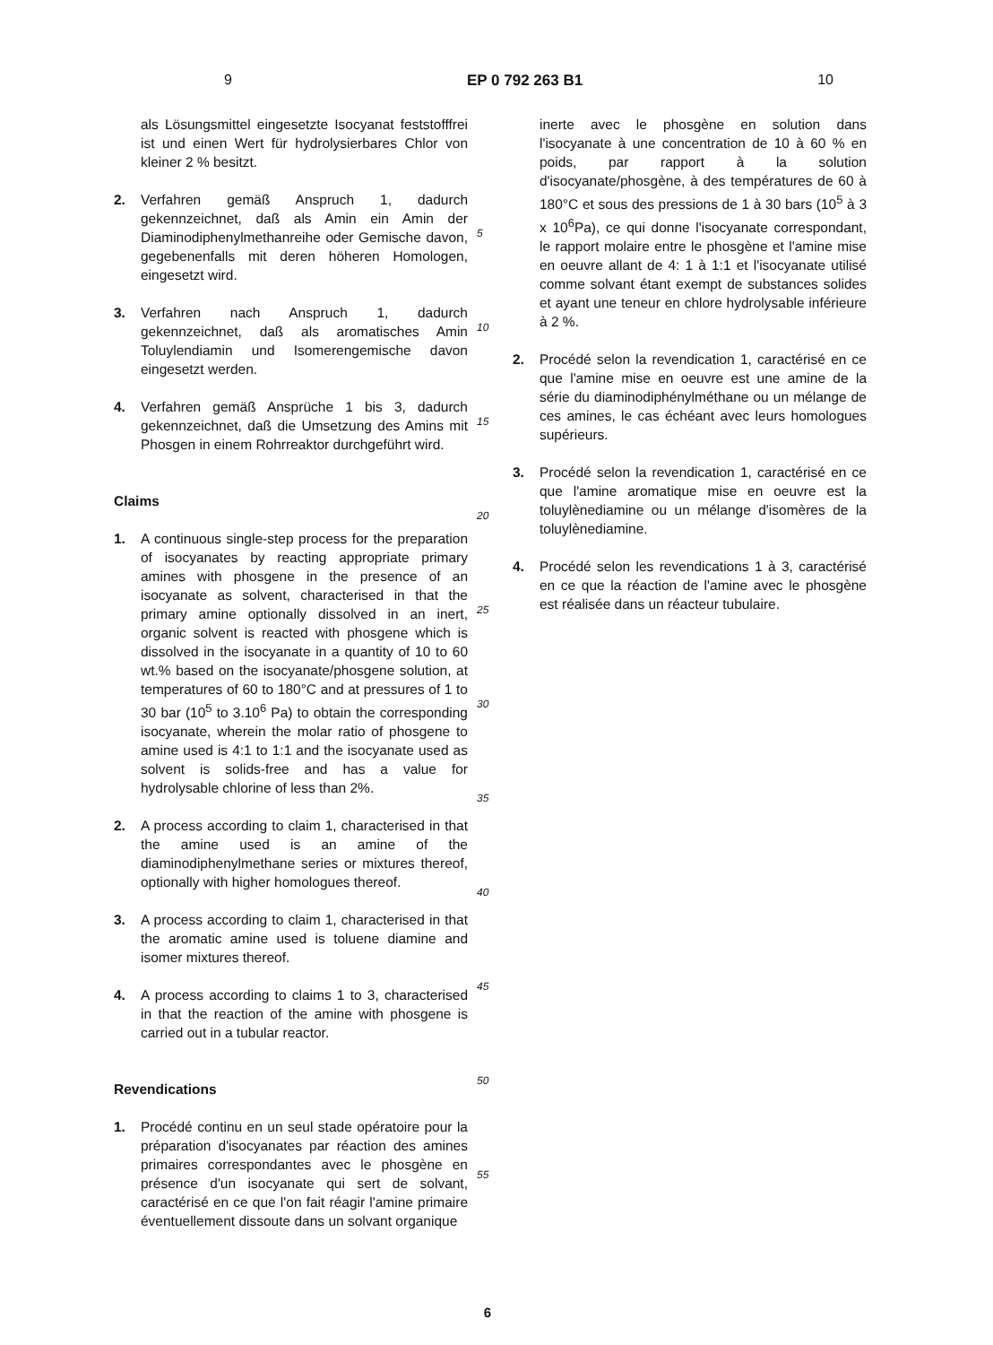9 EP 0 792 263 B1 10
als Lösungsmittel eingesetzte Isocyanat feststofffrei ist und einen Wert für hydrolysierbares Chlor von kleiner 2 % besitzt.
2. Verfahren gemäß Anspruch 1, dadurch gekennzeichnet, daß als Amin ein Amin der Diaminodiphenylmethanreihe oder Gemische davon, gegebenenfalls mit deren höheren Homologen, eingesetzt wird.
3. Verfahren nach Anspruch 1, dadurch gekennzeichnet, daß als aromatisches Amin Toluylendiamin und Isomerengemische davon eingesetzt werden.
4. Verfahren gemäß Ansprüche 1 bis 3, dadurch gekennzeichnet, daß die Umsetzung des Amins mit Phosgen in einem Rohrreaktor durchgeführt wird.
Claims
1. A continuous single-step process for the preparation of isocyanates by reacting appropriate primary amines with phosgene in the presence of an isocyanate as solvent, characterised in that the primary amine optionally dissolved in an inert, organic solvent is reacted with phosgene which is dissolved in the isocyanate in a quantity of 10 to 60 wt.% based on the isocyanate/phosgene solution, at temperatures of 60 to 180°C and at pressures of 1 to 30 bar (10<sup>5</sup> to 3.10<sup>6</sup> Pa) to obtain the corresponding isocyanate, wherein the molar ratio of phosgene to amine used is 4:1 to 1:1 and the isocyanate used as solvent is solids-free and has a value for hydrolysable chlorine of less than 2%.
2. A process according to claim 1, characterised in that the amine used is an amine of the diaminodiphenylmethane series or mixtures thereof, optionally with higher homologues thereof.
3. A process according to claim 1, characterised in that the aromatic amine used is toluene diamine and isomer mixtures thereof.
4. A process according to claims 1 to 3, characterised in that the reaction of the amine with phosgene is carried out in a tubular reactor.
Revendications
1. Procédé continu en un seul stade opératoire pour la préparation d'isocyanates par réaction des amines primaires correspondantes avec le phosgène en présence d'un isocyanate qui sert de solvant, caractérisé en ce que l'on fait réagir l'amine primaire éventuellement dissoute dans un solvant organique
5
10
15
20
25
30
35
40
45
50
55
inerte avec le phosgène en solution dans l'isocyanate à une concentration de 10 à 60 % en poids, par rapport à la solution d'isocyanate/phosgène, à des températures de 60 à 180°C et sous des pressions de 1 à 30 bars (10<sup>5</sup> à 3 x 10<sup>6</sup>Pa), ce qui donne l'isocyanate correspondant, le rapport molaire entre le phosgène et l'amine mise en oeuvre allant de 4: 1 à 1:1 et l'isocyanate utilisé comme solvant étant exempt de substances solides et ayant une teneur en chlore hydrolysable inférieure à 2 %.
2. Procédé selon la revendication 1, caractérisé en ce que l'amine mise en oeuvre est une amine de la série du diaminodiphénylméthane ou un mélange de ces amines, le cas échéant avec leurs homologues supérieurs.
3. Procédé selon la revendication 1, caractérisé en ce que l'amine aromatique mise en oeuvre est la toluylènediamine ou un mélange d'isomères de la toluylènediamine.
4. Procédé selon les revendications 1 à 3, caractérisé en ce que la réaction de l'amine avec le phosgène est réalisée dans un réacteur tubulaire.
6